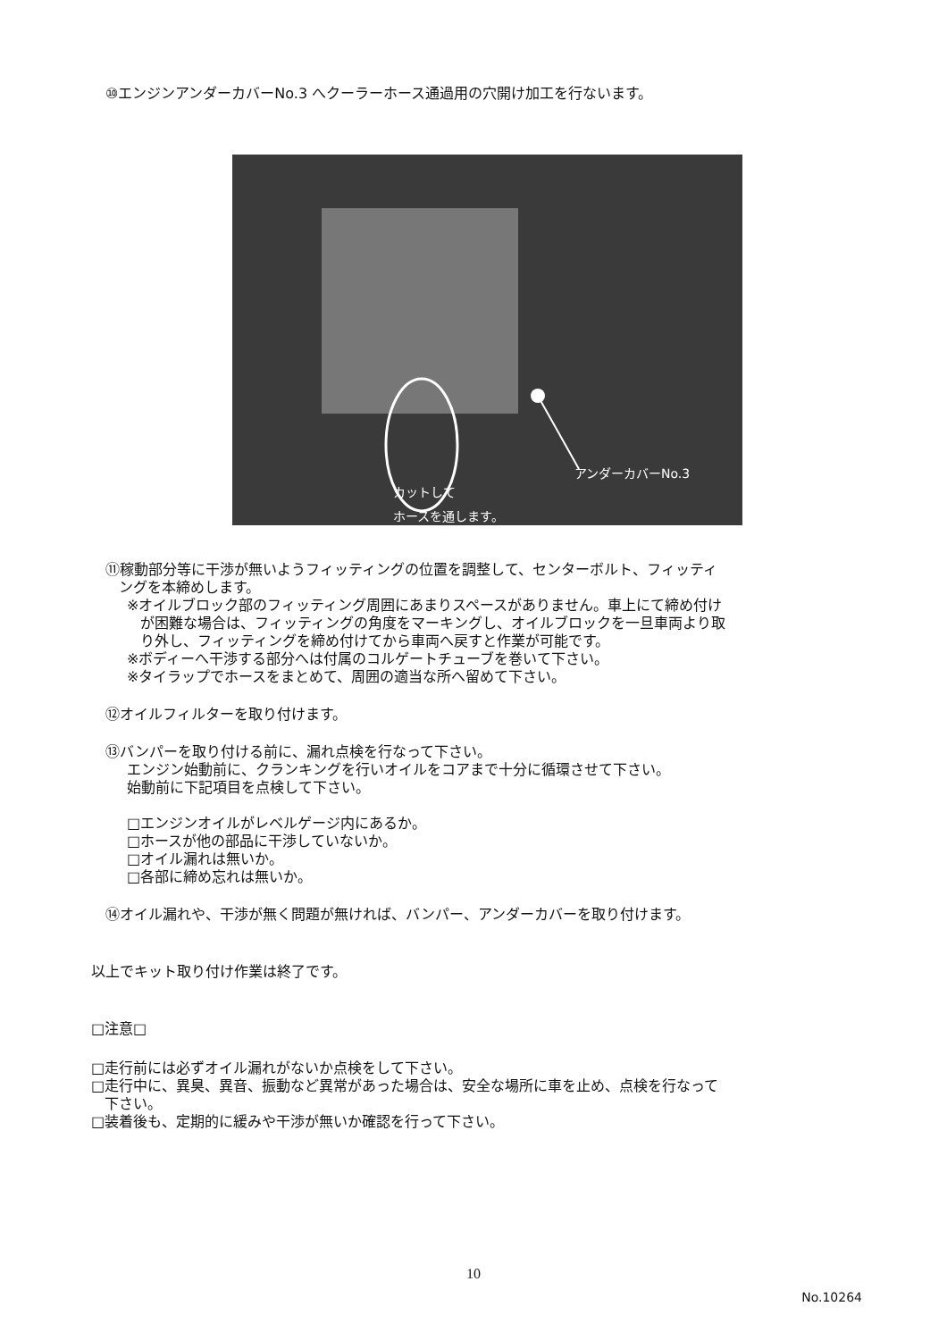⑩エンジンアンダーカバーNo.3 へクーラーホース通過用の穴開け加工を行ないます。
アンダーカバーNo.3
カットして
ホースを通します。
⑪稼動部分等に干渉が無いようフィッティングの位置を調整して、センターボルト、フィッティ
ングを本締めします。
※オイルブロック部のフィッティング周囲にあまりスペースがありません。車上にて締め付け
が困難な場合は、フィッティングの角度をマーキングし、オイルブロックを一旦車両より取
り外し、フィッティングを締め付けてから車両へ戻すと作業が可能です。
※ボディーへ干渉する部分へは付属のコルゲートチューブを巻いて下さい。
※タイラップでホースをまとめて、周囲の適当な所へ留めて下さい。
⑫オイルフィルターを取り付けます。
⑬バンパーを取り付ける前に、漏れ点検を行なって下さい。
エンジン始動前に、クランキングを行いオイルをコアまで十分に循環させて下さい。
始動前に下記項目を点検して下さい。
□エンジンオイルがレベルゲージ内にあるか。
□ホースが他の部品に干渉していないか。
□オイル漏れは無いか。
□各部に締め忘れは無いか。
⑭オイル漏れや、干渉が無く問題が無ければ、バンパー、アンダーカバーを取り付けます。
以上でキット取り付け作業は終了です。
□注意□
□走行前には必ずオイル漏れがないか点検をして下さい。
□走行中に、異臭、異音、振動など異常があった場合は、安全な場所に車を止め、点検を行なって
下さい。
□装着後も、定期的に緩みや干渉が無いか確認を行って下さい。
10
No.10264